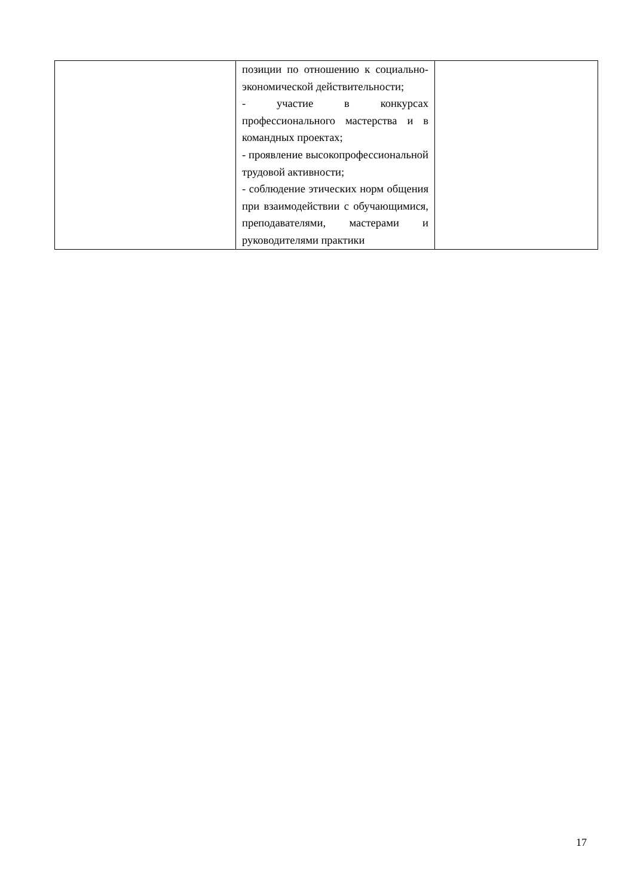| | позиции по отношению к социально-экономической действительности; - участие в конкурсах профессионального мастерства и в командных проектах; - проявление высокопрофессиональной трудовой активности; - соблюдение этических норм общения при взаимодействии с обучающимися, преподавателями, мастерами и руководителями практики | |
17